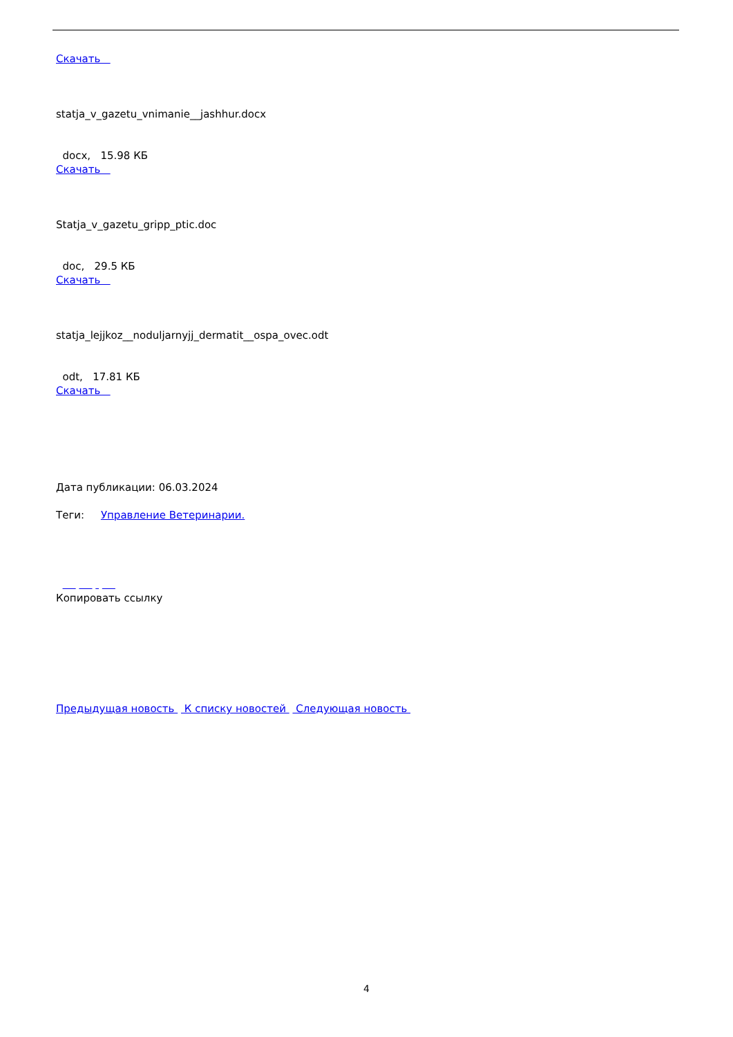Скачать
statja_v_gazetu_vnimanie__jashhur.docx
docx, 15.98 КБ
Скачать
Statja_v_gazetu_gripp_ptic.doc
doc, 29.5 КБ
Скачать
statja_lejjkoz__noduljarnyjj_dermatit__ospa_ovec.odt
odt, 17.81 КБ
Скачать
Дата публикации: 06.03.2024
Теги: Управление Ветеринарии.
Копировать ссылку
Предыдущая новость К списку новостей Следующая новость
4